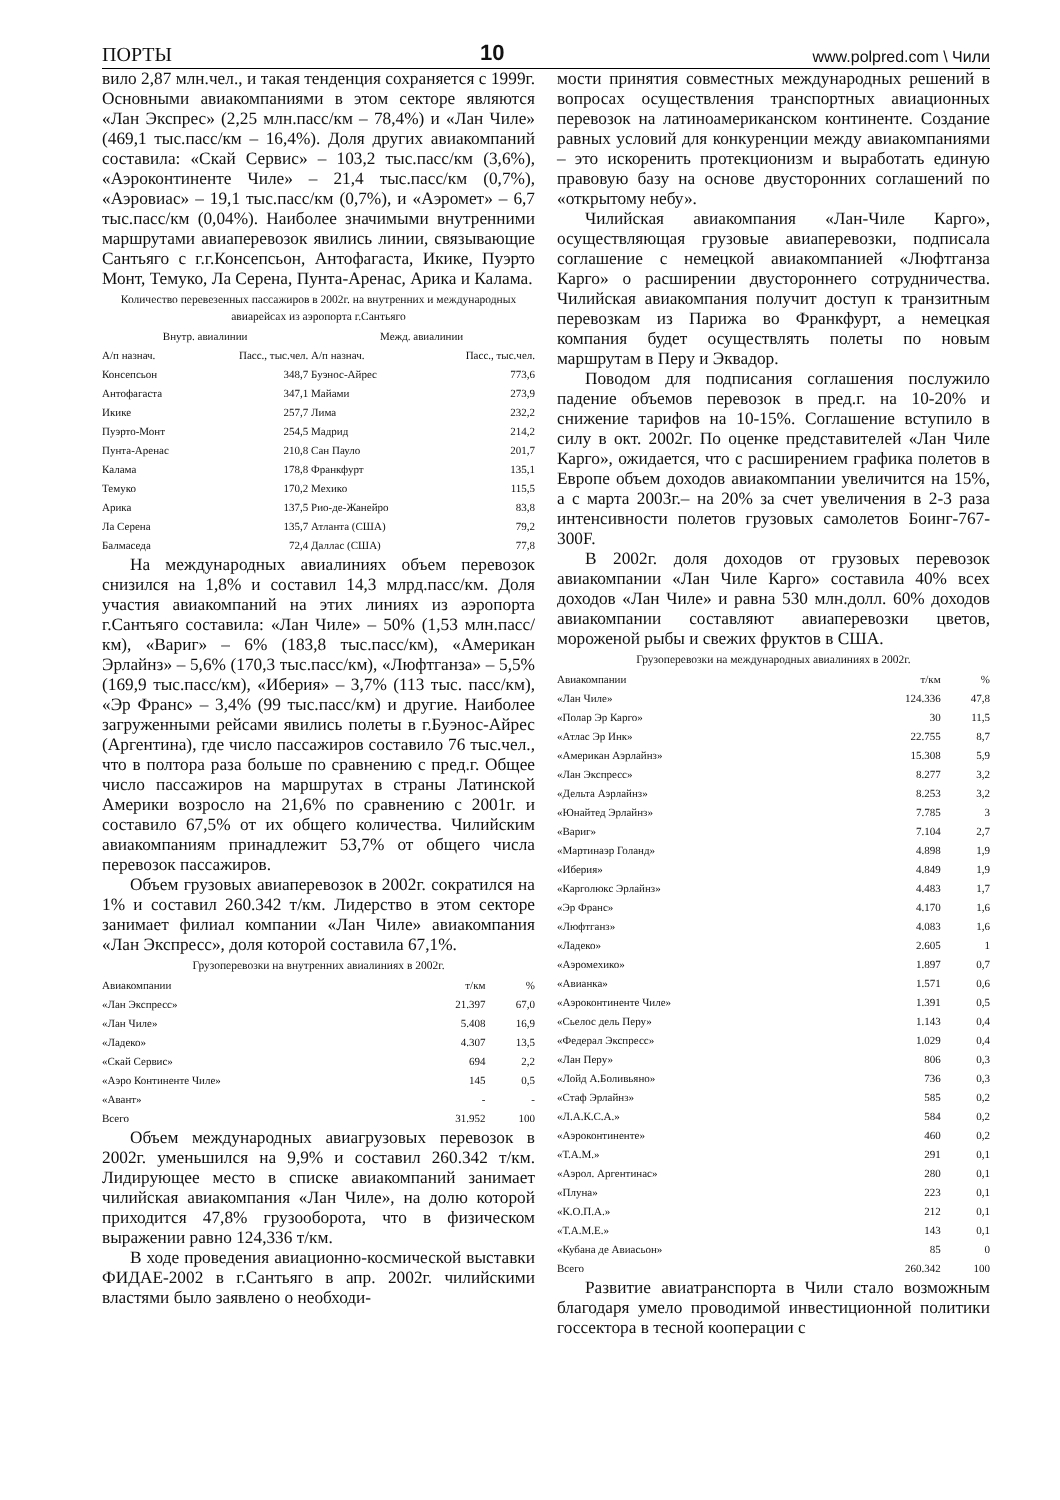ПОРТЫ 10 www.polpred.com \ Чили
вило 2,87 млн.чел., и такая тенденция сохраняется с 1999г. Основными авиакомпаниями в этом секторе являются «Лан Экспрес» (2,25 млн.пасс/км – 78,4%) и «Лан Чиле» (469,1 тыс.пасс/км – 16,4%). Доля других авиакомпаний составила: «Скай Сервис» – 103,2 тыс.пасс/км (3,6%), «Аэроконтиненте Чиле» – 21,4 тыс.пасс/км (0,7%), «Аэровиас» – 19,1 тыс.пасс/км (0,7%), и «Аэромет» – 6,7 тыс.пасс/км (0,04%). Наиболее значимыми внутренними маршрутами авиаперевозок явились линии, связывающие Сантьяго с г.г.Консепсьон, Антофагаста, Икике, Пуэрто Монт, Темуко, Ла Серена, Пунта-Аренас, Арика и Калама.
Количество перевезенных пассажиров в 2002г. на внутренних и международных авиарейсах из аэропорта г.Сантьяго
| Внутр. авиалинии | | Межд. авиалинии | |
| --- | --- | --- | --- |
| А/п назнач. | Пасс., тыс.чел. | А/п назнач. | Пасс., тыс.чел. |
| Консепсьон | 348,7 | Буэнос-Айрес | 773,6 |
| Антофагаста | 347,1 | Майами | 273,9 |
| Икике | 257,7 | Лима | 232,2 |
| Пуэрто-Монт | 254,5 | Мадрид | 214,2 |
| Пунта-Аренас | 210,8 | Сан Пауло | 201,7 |
| Калама | 178,8 | Франкфурт | 135,1 |
| Темуко | 170,2 | Мехико | 115,5 |
| Арика | 137,5 | Рио-де-Жанейро | 83,8 |
| Ла Серена | 135,7 | Атланта (США) | 79,2 |
| Балмаседа | 72,4 | Даллас (США) | 77,8 |
На международных авиалиниях объем перевозок снизился на 1,8% и составил 14,3 млрд.пасс/км. Доля участия авиакомпаний на этих линиях из аэропорта г.Сантьяго составила: «Лан Чиле» – 50% (1,53 млн.пасс/км), «Вариг» – 6% (183,8 тыс.пасс/км), «Американ Эрлайнз» – 5,6% (170,3 тыс.пасс/км), «Люфтганза» – 5,5% (169,9 тыс.пасс/км), «Иберия» – 3,7% (113 тыс. пасс/км), «Эр Франс» – 3,4% (99 тыс.пасс/км) и другие. Наиболее загруженными рейсами явились полеты в г.Буэнос-Айрес (Аргентина), где число пассажиров составило 76 тыс.чел., что в полтора раза больше по сравнению с пред.г. Общее число пассажиров на маршрутах в страны Латинской Америки возросло на 21,6% по сравнению с 2001г. и составило 67,5% от их общего количества. Чилийским авиакомпаниям принадлежит 53,7% от общего числа перевозок пассажиров.
Объем грузовых авиаперевозок в 2002г. сократился на 1% и составил 260.342 т/км. Лидерство в этом секторе занимает филиал компании «Лан Чиле» авиакомпания «Лан Экспресс», доля которой составила 67,1%.
Грузоперевозки на внутренних авиалиниях в 2002г.
| Авиакомпании | т/км | % |
| --- | --- | --- |
| «Лан Экспресс» | 21.397 | 67,0 |
| «Лан Чиле» | 5.408 | 16,9 |
| «Ладеко» | 4.307 | 13,5 |
| «Скай Сервис» | 694 | 2,2 |
| «Аэро Континенте Чиле» | 145 | 0,5 |
| «Авант» | - | - |
| Всего | 31.952 | 100 |
Объем международных авиагрузовых перевозок в 2002г. уменьшился на 9,9% и составил 260.342 т/км. Лидирующее место в списке авиакомпаний занимает чилийская авиакомпания «Лан Чиле», на долю которой приходится 47,8% грузооборота, что в физическом выражении равно 124,336 т/км.
В ходе проведения авиационно-космической выставки ФИДАЕ-2002 в г.Сантьяго в апр. 2002г. чилийскими властями было заявлено о необходи-
мости принятия совместных международных решений в вопросах осуществления транспортных авиационных перевозок на латиноамериканском континенте. Создание равных условий для конкуренции между авиакомпаниями – это искоренить протекционизм и выработать единую правовую базу на основе двусторонних соглашений по «открытому небу».
Чилийская авиакомпания «Лан-Чиле Карго», осуществляющая грузовые авиаперевозки, подписала соглашение с немецкой авиакомпанией «Люфтганза Карго» о расширении двустороннего сотрудничества. Чилийская авиакомпания получит доступ к транзитным перевозкам из Парижа во Франкфурт, а немецкая компания будет осуществлять полеты по новым маршрутам в Перу и Эквадор.
Поводом для подписания соглашения послужило падение объемов перевозок в пред.г. на 10-20% и снижение тарифов на 10-15%. Соглашение вступило в силу в окт. 2002г. По оценке представителей «Лан Чиле Карго», ожидается, что с расширением графика полетов в Европе объем доходов авиакомпании увеличится на 15%, а с марта 2003г.– на 20% за счет увеличения в 2-3 раза интенсивности полетов грузовых самолетов Боинг-767-300F.
В 2002г. доля доходов от грузовых перевозок авиакомпании «Лан Чиле Карго» составила 40% всех доходов «Лан Чиле» и равна 530 млн.долл. 60% доходов авиакомпании составляют авиаперевозки цветов, мороженой рыбы и свежих фруктов в США.
Грузоперевозки на международных авиалиниях в 2002г.
| Авиакомпании | т/км | % |
| --- | --- | --- |
| «Лан Чиле» | 124.336 | 47,8 |
| «Полар Эр Карго» | 30 | 11,5 |
| «Атлас Эр Инк» | 22.755 | 8,7 |
| «Американ Аэрлайнз» | 15.308 | 5,9 |
| «Лан Экспресс» | 8.277 | 3,2 |
| «Дельта Аэрлайнз» | 8.253 | 3,2 |
| «Юнайтед Эрлайнз» | 7.785 | 3 |
| «Вариг» | 7.104 | 2,7 |
| «Мартинаэр Голанд» | 4.898 | 1,9 |
| «Иберия» | 4.849 | 1,9 |
| «Карголюкс Эрлайнз» | 4.483 | 1,7 |
| «Эр Франс» | 4.170 | 1,6 |
| «Люфтганз» | 4.083 | 1,6 |
| «Ладеко» | 2.605 | 1 |
| «Аэромехико» | 1.897 | 0,7 |
| «Авианка» | 1.571 | 0,6 |
| «Аэроконтиненте Чиле» | 1.391 | 0,5 |
| «Сьелос дель Перу» | 1.143 | 0,4 |
| «Федерал Экспресс» | 1.029 | 0,4 |
| «Лан Перу» | 806 | 0,3 |
| «Лойд А.Боливьяно» | 736 | 0,3 |
| «Стаф Эрлайнз» | 585 | 0,2 |
| «Л.А.К.С.А.» | 584 | 0,2 |
| «Аэроконтиненте» | 460 | 0,2 |
| «Т.А.М.» | 291 | 0,1 |
| «Аэрол. Аргентинас» | 280 | 0,1 |
| «Плуна» | 223 | 0,1 |
| «К.О.П.А.» | 212 | 0,1 |
| «Т.А.М.Е.» | 143 | 0,1 |
| «Кубана де Авиасьон» | 85 | 0 |
| Всего | 260.342 | 100 |
Развитие авиатранспорта в Чили стало возможным благодаря умело проводимой инвестиционной политики госсектора в тесной кооперации с